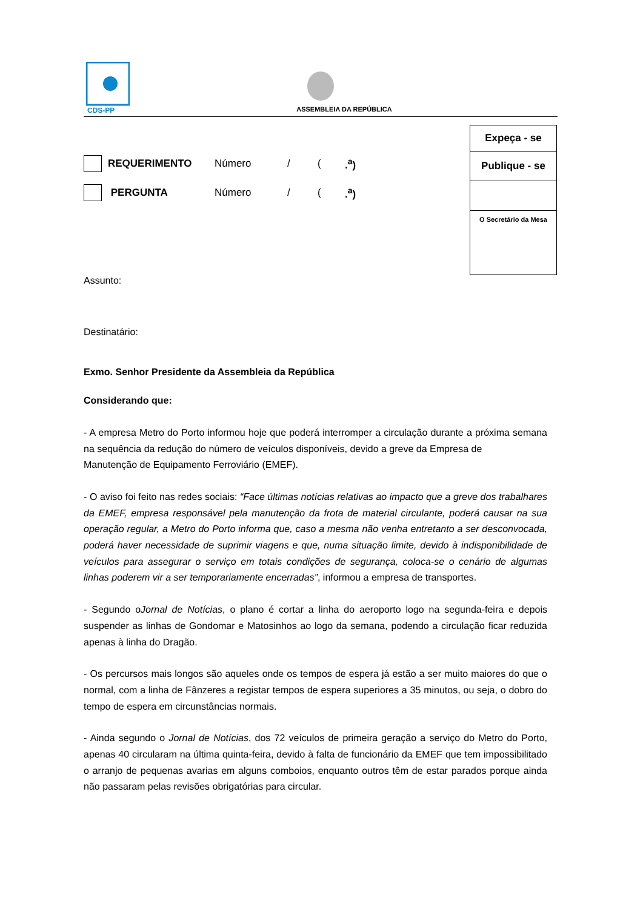CDS-PP
ASSEMBLEIA DA REPÚBLICA
| Expeça - se |
| Publique - se |
| O Secretário da Mesa |
REQUERIMENTO Número / (.<sup>a</sup>)
PERGUNTA Número / (.<sup>a</sup>)
Assunto:
Destinatário:
Exmo. Senhor Presidente da Assembleia da República
Considerando que:
- A empresa Metro do Porto informou hoje que poderá interromper a circulação durante a próxima semana na sequência da redução do número de veículos disponíveis, devido a greve da Empresa de
Manutenção de Equipamento Ferroviário (EMEF).
- O aviso foi feito nas redes sociais: “Face últimas notícias relativas ao impacto que a greve dos trabalhares da EMEF, empresa responsável pela manutenção da frota de material circulante, poderá causar na sua operação regular, a Metro do Porto informa que, caso a mesma não venha entretanto a ser desconvocada, poderá haver necessidade de suprimir viagens e que, numa situação limite, devido à indisponibilidade de veículos para assegurar o serviço em totais condições de segurança, coloca-se o cenário de algumas linhas poderem vir a ser temporariamente encerradas”, informou a empresa de transportes.
- Segundo oJornal de Notícias, o plano é cortar a linha do aeroporto logo na segunda-feira e depois suspender as linhas de Gondomar e Matosinhos ao logo da semana, podendo a circulação ficar reduzida apenas à linha do Dragão.
- Os percursos mais longos são aqueles onde os tempos de espera já estão a ser muito maiores do que o normal, com a linha de Fânzeres a registar tempos de espera superiores a 35 minutos, ou seja, o dobro do tempo de espera em circunstâncias normais.
- Ainda segundo o Jornal de Notícias, dos 72 veículos de primeira geração a serviço do Metro do Porto, apenas 40 circularam na última quinta-feira, devido à falta de funcionário da EMEF que tem impossibilitado o arranjo de pequenas avarias em alguns comboios, enquanto outros têm de estar parados porque ainda não passaram pelas revisões obrigatórias para circular.